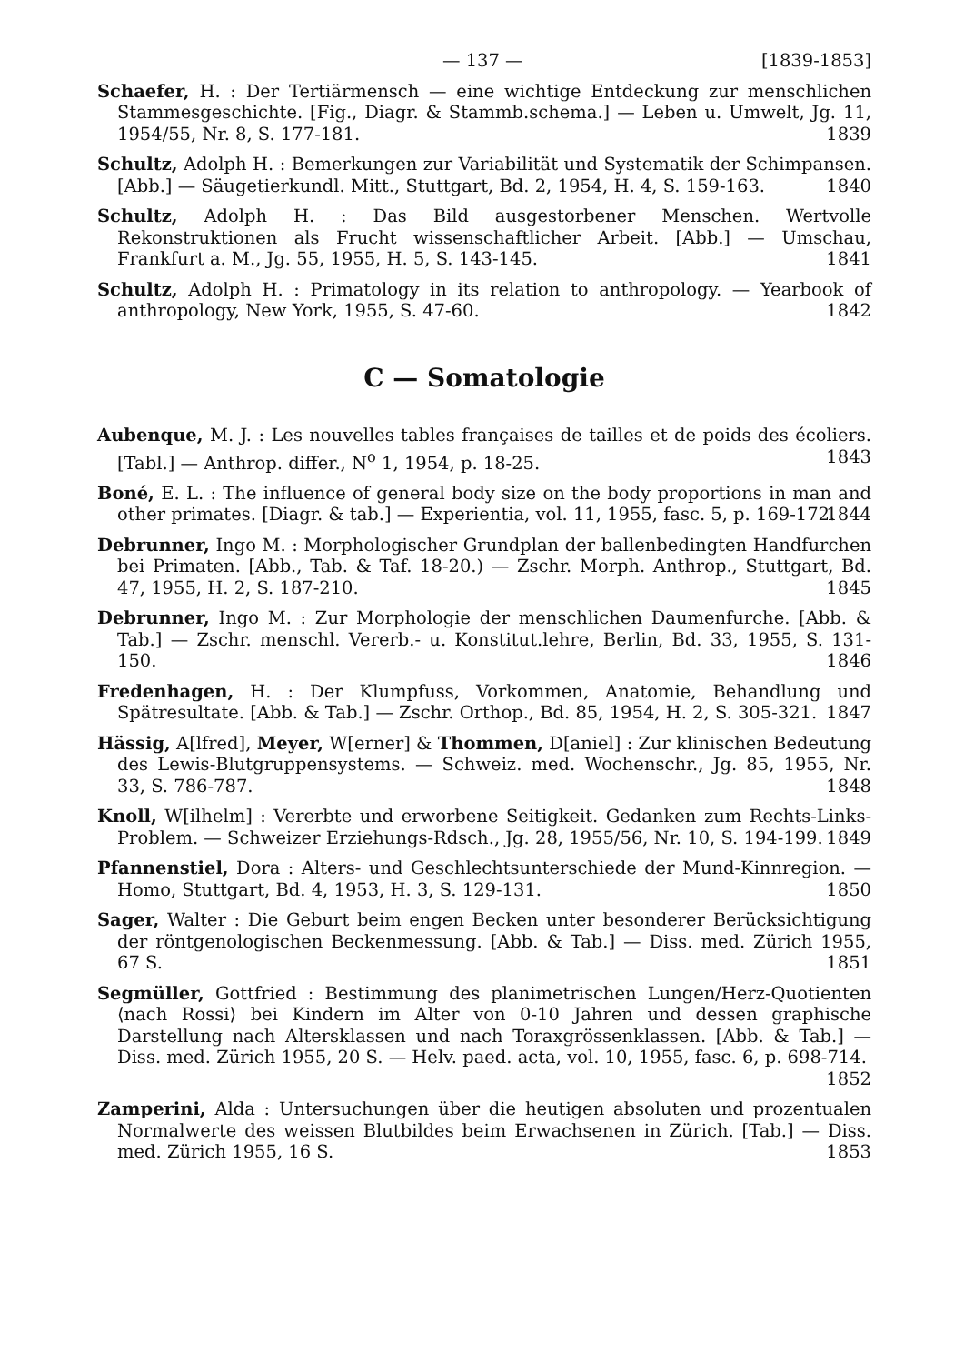— 137 — [1839-1853]
Schaefer, H. : Der Tertiärmensch — eine wichtige Entdeckung zur menschlichen Stammesgeschichte. [Fig., Diagr. & Stammb.schema.] — Leben u. Umwelt, Jg. 11, 1954/55, Nr. 8, S. 177-181. 1839
Schultz, Adolph H. : Bemerkungen zur Variabilität und Systematik der Schimpansen. [Abb.] — Säugetierkundl. Mitt., Stuttgart, Bd. 2, 1954, H. 4, S. 159-163. 1840
Schultz, Adolph H. : Das Bild ausgestorbener Menschen. Wertvolle Rekonstruktionen als Frucht wissenschaftlicher Arbeit. [Abb.] — Umschau, Frankfurt a. M., Jg. 55, 1955, H. 5, S. 143-145. 1841
Schultz, Adolph H. : Primatology in its relation to anthropology. — Yearbook of anthropology, New York, 1955, S. 47-60. 1842
C — Somatologie
Aubenque, M. J. : Les nouvelles tables françaises de tailles et de poids des écoliers. [Tabl.] — Anthrop. differ., N<sup>o</sup> 1, 1954, p. 18-25. 1843
Boné, E. L. : The influence of general body size on the body proportions in man and other primates. [Diagr. & tab.] — Experientia, vol. 11, 1955, fasc. 5, p. 169-172. 1844
Debrunner, Ingo M. : Morphologischer Grundplan der ballenbedingten Handfurchen bei Primaten. [Abb., Tab. & Taf. 18-20.) — Zschr. Morph. Anthrop., Stuttgart, Bd. 47, 1955, H. 2, S. 187-210. 1845
Debrunner, Ingo M. : Zur Morphologie der menschlichen Daumenfurche. [Abb. & Tab.] — Zschr. menschl. Vererb.- u. Konstitut.lehre, Berlin, Bd. 33, 1955, S. 131-150. 1846
Fredenhagen, H. : Der Klumpfuss, Vorkommen, Anatomie, Behandlung und Spätresultate. [Abb. & Tab.] — Zschr. Orthop., Bd. 85, 1954, H. 2, S. 305-321. 1847
Hässig, A[lfred], Meyer, W[erner] & Thommen, D[aniel] : Zur klinischen Bedeutung des Lewis-Blutgruppensystems. — Schweiz. med. Wochenschr., Jg. 85, 1955, Nr. 33, S. 786-787. 1848
Knoll, W[ilhelm] : Vererbte und erworbene Seitigkeit. Gedanken zum Rechts-Links-Problem. — Schweizer Erziehungs-Rdsch., Jg. 28, 1955/56, Nr. 10, S. 194-199. 1849
Pfannenstiel, Dora : Alters- und Geschlechtsunterschiede der Mund-Kinnregion. — Homo, Stuttgart, Bd. 4, 1953, H. 3, S. 129-131. 1850
Sager, Walter : Die Geburt beim engen Becken unter besonderer Berücksichtigung der röntgenologischen Beckenmessung. [Abb. & Tab.] — Diss. med. Zürich 1955, 67 S. 1851
Segmüller, Gottfried : Bestimmung des planimetrischen Lungen/Herz-Quotienten ⟨nach Rossi⟩ bei Kindern im Alter von 0-10 Jahren und dessen graphische Darstellung nach Altersklassen und nach Toraxgrössenklassen. [Abb. & Tab.] — Diss. med. Zürich 1955, 20 S. — Helv. paed. acta, vol. 10, 1955, fasc. 6, p. 698-714. 1852
Zamperini, Alda : Untersuchungen über die heutigen absoluten und prozentualen Normalwerte des weissen Blutbildes beim Erwachsenen in Zürich. [Tab.] — Diss. med. Zürich 1955, 16 S. 1853